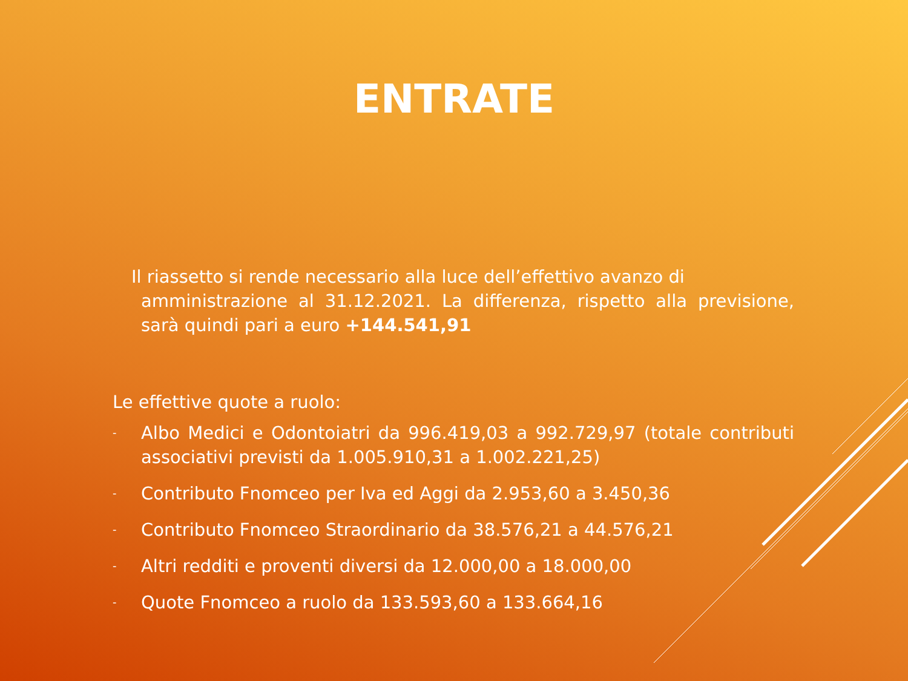ENTRATE
Il riassetto si rende necessario alla luce dell’effettivo avanzo di
amministrazione al 31.12.2021. La differenza, rispetto alla previsione, sarà quindi pari a euro +144.541,91
Le effettive quote a ruolo:
- Albo Medici e Odontoiatri da 996.419,03 a 992.729,97 (totale contributi associativi previsti da 1.005.910,31 a 1.002.221,25)
- Contributo Fnomceo per Iva ed Aggi da 2.953,60 a 3.450,36
- Contributo Fnomceo Straordinario da 38.576,21 a 44.576,21
- Altri redditi e proventi diversi da 12.000,00 a 18.000,00
- Quote Fnomceo a ruolo da 133.593,60 a 133.664,16